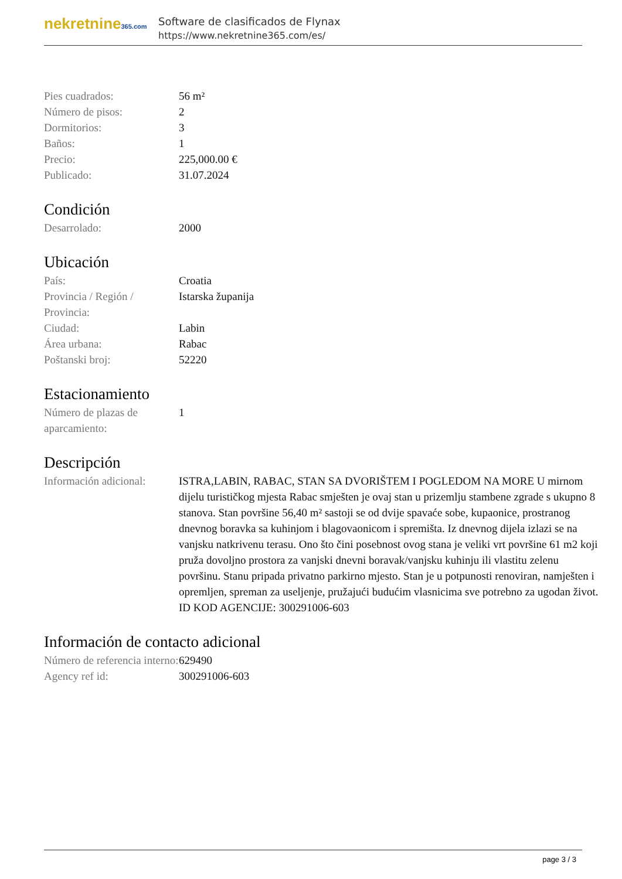nekretnine365.com
Software de clasificados de Flynax
https://www.nekretnine365.com/es/
| Pies cuadrados: | 56 m² |
| Número de pisos: | 2 |
| Dormitorios: | 3 |
| Baños: | 1 |
| Precio: | 225,000.00 € |
| Publicado: | 31.07.2024 |
Condición
| Desarrolado: | 2000 |
Ubicación
| País: | Croatia |
| Provincia / Región / Provincia: | Istarska županija |
| Ciudad: | Labin |
| Área urbana: | Rabac |
| Poštanski broj: | 52220 |
Estacionamiento
| Número de plazas de aparcamiento: | 1 |
Descripción
| Información adicional: | ISTRA,LABIN, RABAC, STAN SA DVORIŠTEM I POGLEDOM NA MORE U mirnom dijelu turističkog mjesta Rabac smješten je ovaj stan u prizemlju stambene zgrade s ukupno 8 stanova. Stan površine 56,40 m² sastoji se od dvije spavaće sobe, kupaonice, prostranog dnevnog boravka sa kuhinjom i blagovaonicom i spremišta. Iz dnevnog dijela izlazi se na vanjsku natkrivenu terasu. Ono što čini posebnost ovog stana je veliki vrt površine 61 m2 koji pruža dovoljno prostora za vanjski dnevni boravak/vanjsku kuhinju ili vlastitu zelenu površinu. Stanu pripada privatno parkirno mjesto. Stan je u potpunosti renoviran, namješten i opremljen, spreman za useljenje, pružajući budućim vlasnicima sve potrebno za ugodan život. ID KOD AGENCIJE: 300291006-603 |
Información de contacto adicional
| Número de referencia interno: | 629490 |
| Agency ref id: | 300291006-603 |
page 3 / 3